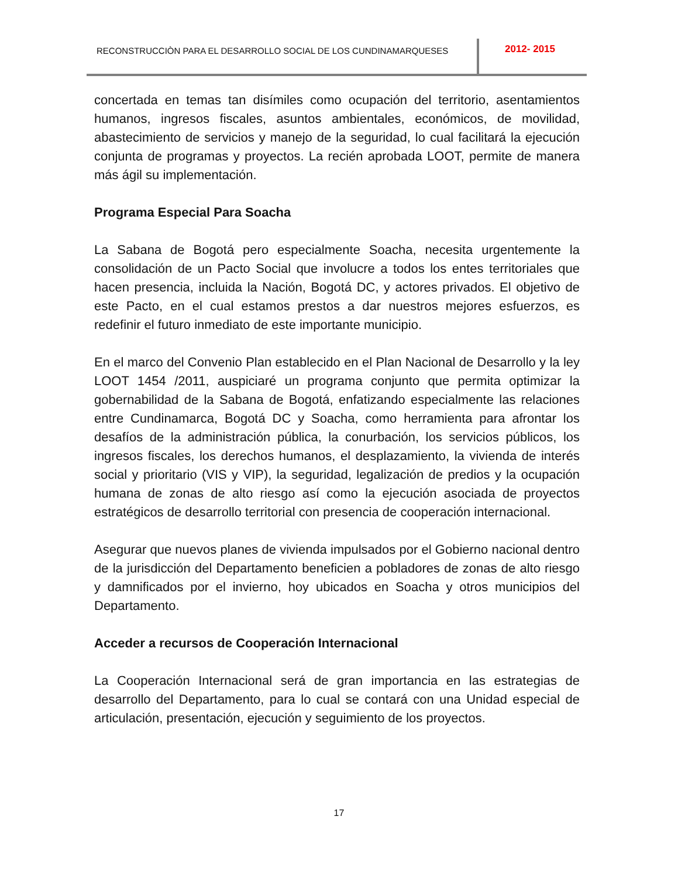RECONSTRUCCIÒN PARA EL DESARROLLO SOCIAL DE LOS CUNDINAMARQUESES
2012- 2015
concertada en temas tan disímiles como ocupación del territorio, asentamientos humanos, ingresos fiscales, asuntos ambientales, económicos, de movilidad, abastecimiento de servicios y manejo de la seguridad, lo cual facilitará la ejecución conjunta de programas y proyectos. La recién aprobada LOOT, permite de manera más ágil su implementación.
Programa Especial Para Soacha
La Sabana de Bogotá pero especialmente Soacha, necesita urgentemente la consolidación de un Pacto Social que involucre a todos los entes territoriales que hacen presencia, incluida la Nación, Bogotá DC, y actores privados. El objetivo de este Pacto, en el cual estamos prestos a dar nuestros mejores esfuerzos, es redefinir el futuro inmediato de este importante municipio.
En el marco del Convenio Plan establecido en el Plan Nacional de Desarrollo y la ley LOOT 1454 /2011, auspiciaré un programa conjunto que permita optimizar la gobernabilidad de la Sabana de Bogotá, enfatizando especialmente las relaciones entre Cundinamarca, Bogotá DC y Soacha, como herramienta para afrontar los desafíos de la administración pública, la conurbación, los servicios públicos, los ingresos fiscales, los derechos humanos, el desplazamiento, la vivienda de interés social y prioritario (VIS y VIP), la seguridad, legalización de predios y la ocupación humana de zonas de alto riesgo así como la ejecución asociada de proyectos estratégicos de desarrollo territorial con presencia de cooperación internacional.
Asegurar que nuevos planes de vivienda impulsados por el Gobierno nacional dentro de la jurisdicción del Departamento beneficien a pobladores de zonas de alto riesgo y damnificados por el invierno, hoy ubicados en Soacha y otros municipios del Departamento.
Acceder a recursos de Cooperación Internacional
La Cooperación Internacional será de gran importancia en las estrategias de desarrollo del Departamento, para lo cual se contará con una Unidad especial de articulación, presentación, ejecución y seguimiento de los proyectos.
17